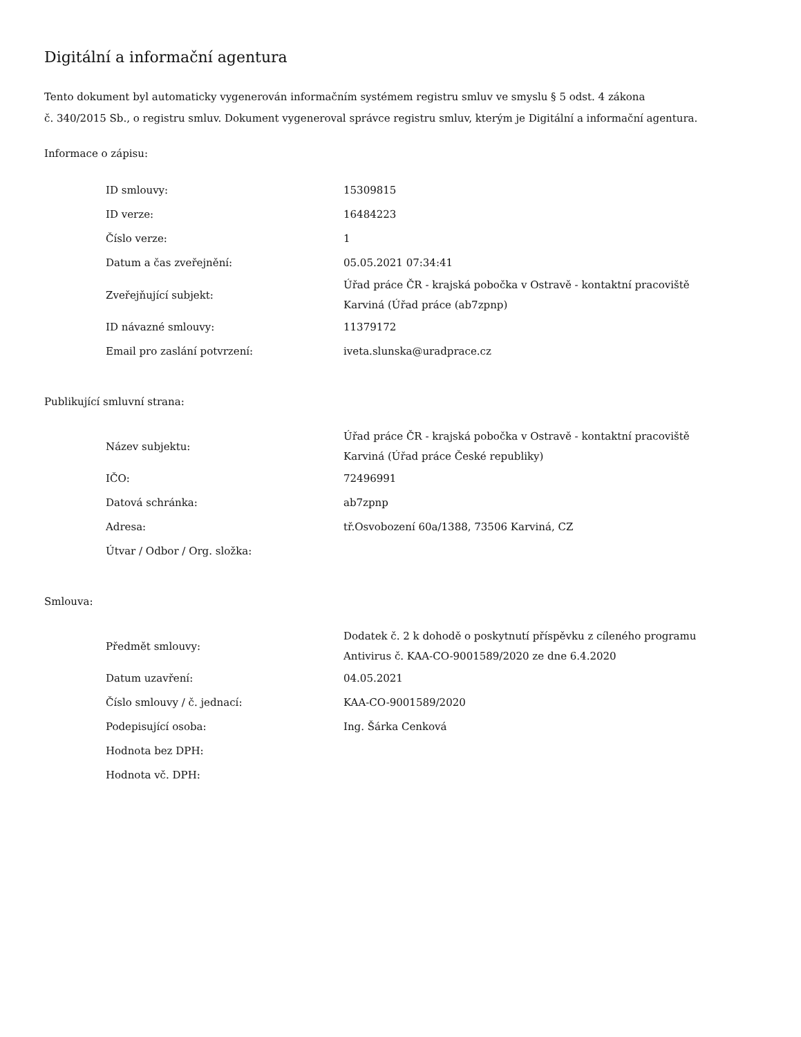Digitální a informační agentura
Tento dokument byl automaticky vygenerován informačním systémem registru smluv ve smyslu § 5 odst. 4 zákona
č. 340/2015 Sb., o registru smluv. Dokument vygeneroval správce registru smluv, kterým je Digitální a informační agentura.
Informace o zápisu:
| ID smlouvy: | 15309815 |
| ID verze: | 16484223 |
| Číslo verze: | 1 |
| Datum a čas zveřejnění: | 05.05.2021 07:34:41 |
| Zveřejňující subjekt: | Úřad práce ČR - krajská pobočka v Ostravě - kontaktní pracoviště Karviná (Úřad práce (ab7zpnp) |
| ID návazné smlouvy: | 11379172 |
| Email pro zaslání potvrzení: | iveta.slunska@uradprace.cz |
Publikující smluvní strana:
| Název subjektu: | Úřad práce ČR - krajská pobočka v Ostravě - kontaktní pracoviště Karviná (Úřad práce České republiky) |
| IČO: | 72496991 |
| Datová schránka: | ab7zpnp |
| Adresa: | tř.Osvobození 60a/1388, 73506 Karviná, CZ |
| Útvar / Odbor / Org. složka: | |
Smlouva:
| Předmět smlouvy: | Dodatek č. 2 k dohodě o poskytnutí příspěvku z cíleného programu Antivirus č. KAA-CO-9001589/2020 ze dne 6.4.2020 |
| Datum uzavření: | 04.05.2021 |
| Číslo smlouvy / č. jednací: | KAA-CO-9001589/2020 |
| Podepisující osoba: | Ing. Šárka Cenková |
| Hodnota bez DPH: | |
| Hodnota vč. DPH: | |